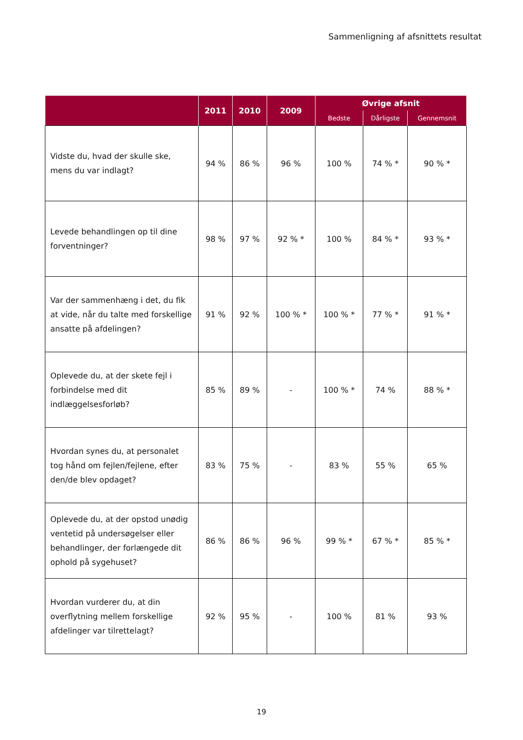Sammenligning af afsnittets resultat
| | 2011 | 2010 | 2009 | Øvrige afsnit | | |
| --- | --- | --- | --- | --- | --- | --- |
| | | | | Bedste | Dårligste | Gennemsnit |
| Vidste du, hvad der skulle ske, mens du var indlagt? | 94 % | 86 % | 96 % | 100 % | 74 % * | 90 % * |
| Levede behandlingen op til dine forventninger? | 98 % | 97 % | 92 % * | 100 % | 84 % * | 93 % * |
| Var der sammenhæng i det, du fik at vide, når du talte med forskellige ansatte på afdelingen? | 91 % | 92 % | 100 % * | 100 % * | 77 % * | 91 % * |
| Oplevede du, at der skete fejl i forbindelse med dit indlæggelsesforløb? | 85 % | 89 % | - | 100 % * | 74 % | 88 % * |
| Hvordan synes du, at personalet tog hånd om fejlen/fejlene, efter den/de blev opdaget? | 83 % | 75 % | - | 83 % | 55 % | 65 % |
| Oplevede du, at der opstod unødig ventetid på undersøgelser eller behandlinger, der forlængede dit ophold på sygehuset? | 86 % | 86 % | 96 % | 99 % * | 67 % * | 85 % * |
| Hvordan vurderer du, at din overflytning mellem forskellige afdelinger var tilrettelagt? | 92 % | 95 % | - | 100 % | 81 % | 93 % |
19